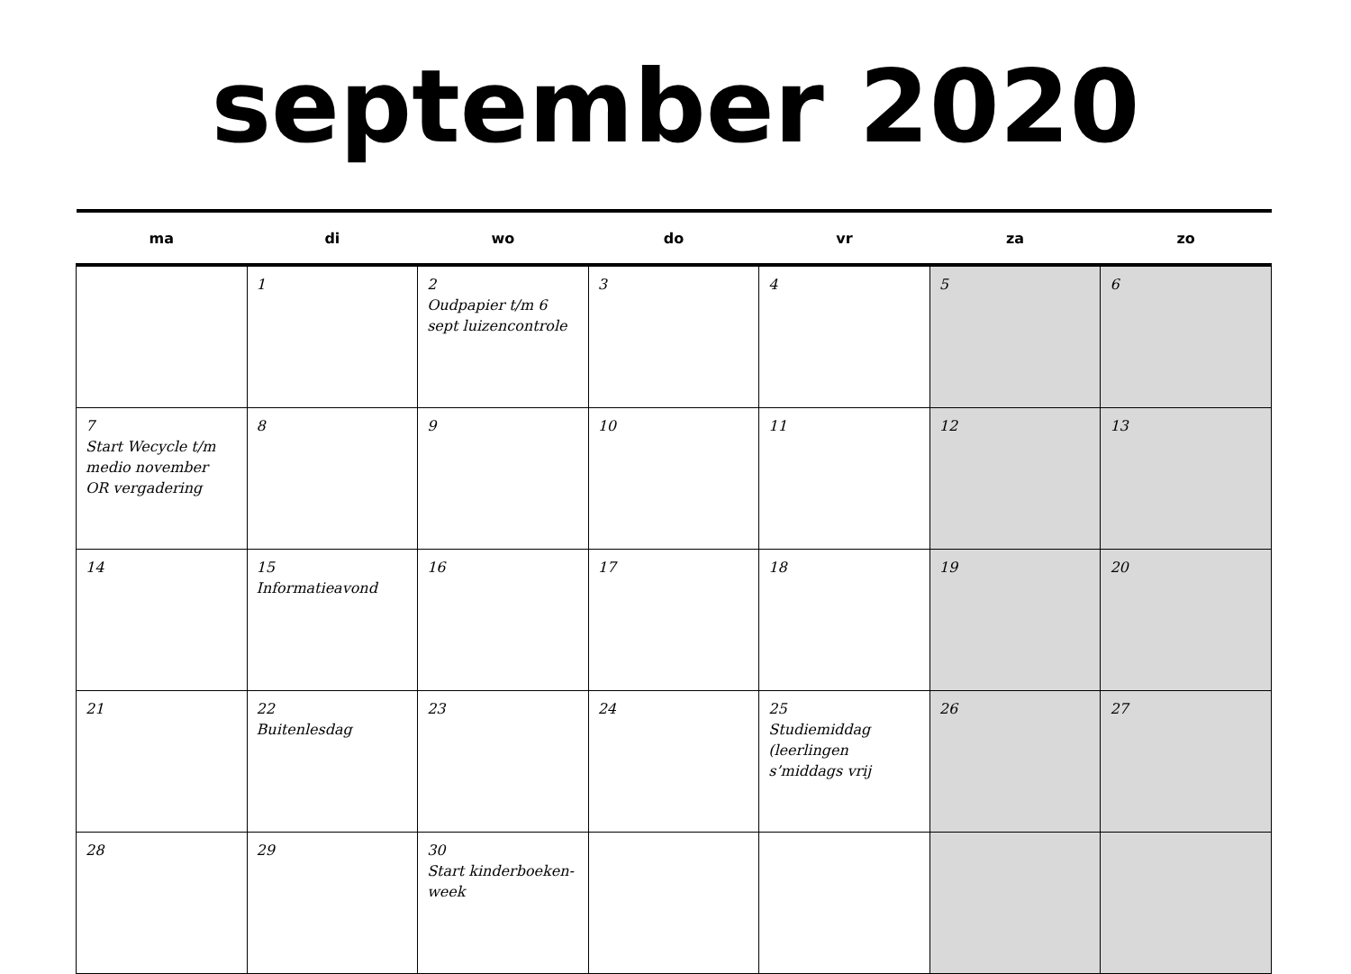september 2020
| ma | di | wo | do | vr | za | zo |
| --- | --- | --- | --- | --- | --- | --- |
| | 1 | 2 Oudpapier t/m 6 sept luizencontrole | 3 | 4 | 5 | 6 |
| 7 Start Wecycle t/m medio november OR vergadering | 8 | 9 | 10 | 11 | 12 | 13 |
| 14 | 15 Informatieavond | 16 | 17 | 18 | 19 | 20 |
| 21 | 22 Buitenlesdag | 23 | 24 | 25 Studiemiddag (leerlingen s’middags vrij | 26 | 27 |
| 28 | 29 | 30 Start kinderboeken-week | | | | |